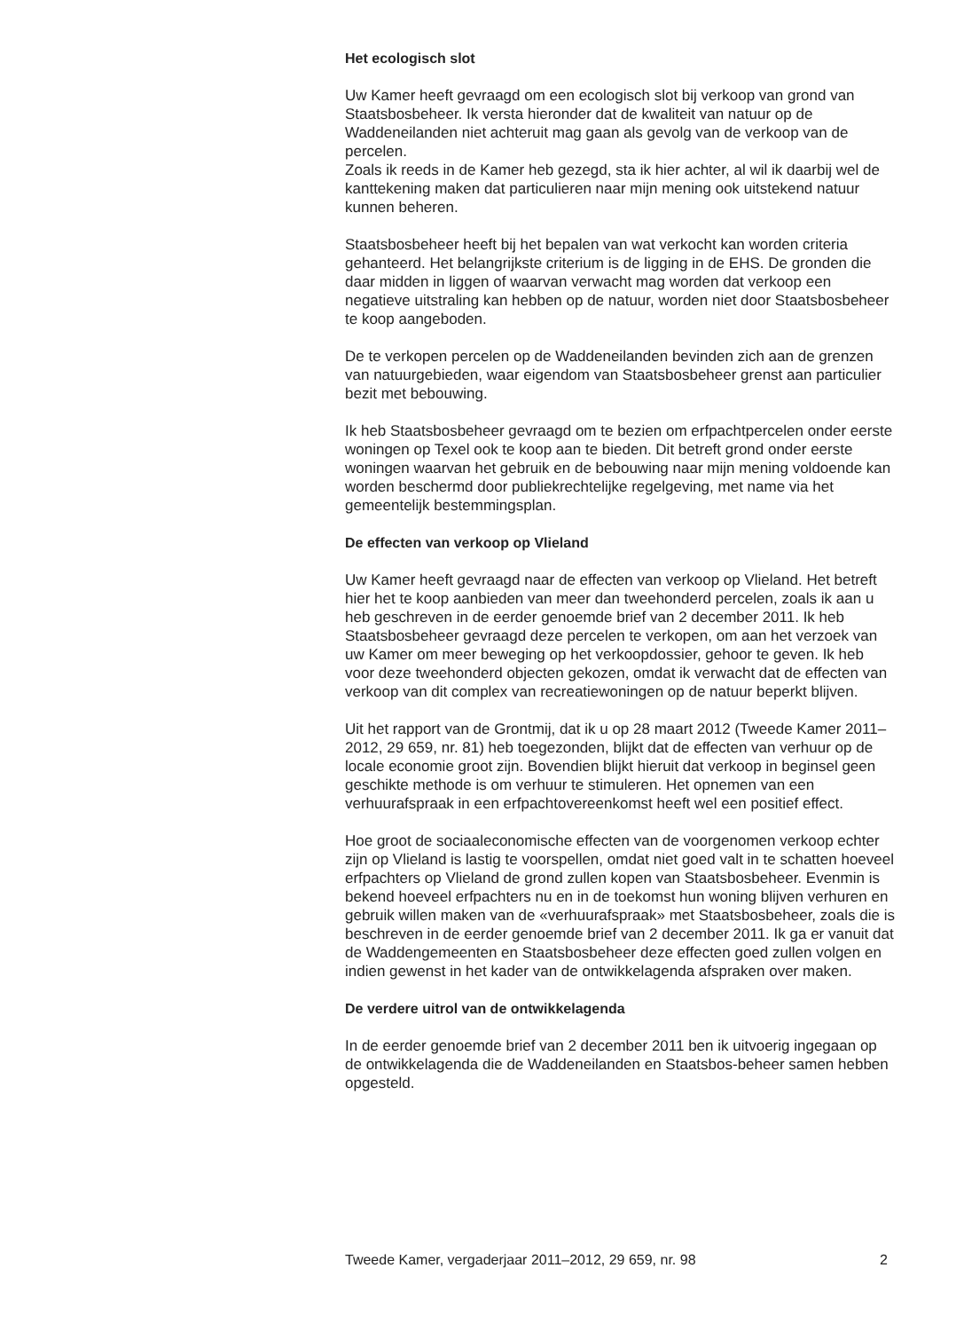Het ecologisch slot
Uw Kamer heeft gevraagd om een ecologisch slot bij verkoop van grond van Staatsbosbeheer. Ik versta hieronder dat de kwaliteit van natuur op de Waddeneilanden niet achteruit mag gaan als gevolg van de verkoop van de percelen.
Zoals ik reeds in de Kamer heb gezegd, sta ik hier achter, al wil ik daarbij wel de kanttekening maken dat particulieren naar mijn mening ook uitstekend natuur kunnen beheren.
Staatsbosbeheer heeft bij het bepalen van wat verkocht kan worden criteria gehanteerd. Het belangrijkste criterium is de ligging in de EHS. De gronden die daar midden in liggen of waarvan verwacht mag worden dat verkoop een negatieve uitstraling kan hebben op de natuur, worden niet door Staatsbosbeheer te koop aangeboden.
De te verkopen percelen op de Waddeneilanden bevinden zich aan de grenzen van natuurgebieden, waar eigendom van Staatsbosbeheer grenst aan particulier bezit met bebouwing.
Ik heb Staatsbosbeheer gevraagd om te bezien om erfpachtpercelen onder eerste woningen op Texel ook te koop aan te bieden. Dit betreft grond onder eerste woningen waarvan het gebruik en de bebouwing naar mijn mening voldoende kan worden beschermd door publiekrechtelijke regelgeving, met name via het gemeentelijk bestemmingsplan.
De effecten van verkoop op Vlieland
Uw Kamer heeft gevraagd naar de effecten van verkoop op Vlieland. Het betreft hier het te koop aanbieden van meer dan tweehonderd percelen, zoals ik aan u heb geschreven in de eerder genoemde brief van 2 december 2011. Ik heb Staatsbosbeheer gevraagd deze percelen te verkopen, om aan het verzoek van uw Kamer om meer beweging op het verkoopdossier, gehoor te geven. Ik heb voor deze tweehonderd objecten gekozen, omdat ik verwacht dat de effecten van verkoop van dit complex van recreatiewoningen op de natuur beperkt blijven.
Uit het rapport van de Grontmij, dat ik u op 28 maart 2012 (Tweede Kamer 2011–2012, 29 659, nr. 81) heb toegezonden, blijkt dat de effecten van verhuur op de locale economie groot zijn. Bovendien blijkt hieruit dat verkoop in beginsel geen geschikte methode is om verhuur te stimuleren. Het opnemen van een verhuurafspraak in een erfpachtovereenkomst heeft wel een positief effect.
Hoe groot de sociaaleconomische effecten van de voorgenomen verkoop echter zijn op Vlieland is lastig te voorspellen, omdat niet goed valt in te schatten hoeveel erfpachters op Vlieland de grond zullen kopen van Staatsbosbeheer. Evenmin is bekend hoeveel erfpachters nu en in de toekomst hun woning blijven verhuren en gebruik willen maken van de «verhuurafspraak» met Staatsbosbeheer, zoals die is beschreven in de eerder genoemde brief van 2 december 2011. Ik ga er vanuit dat de Waddengemeenten en Staatsbosbeheer deze effecten goed zullen volgen en indien gewenst in het kader van de ontwikkelagenda afspraken over maken.
De verdere uitrol van de ontwikkelagenda
In de eerder genoemde brief van 2 december 2011 ben ik uitvoerig ingegaan op de ontwikkelagenda die de Waddeneilanden en Staatsbos-beheer samen hebben opgesteld.
Tweede Kamer, vergaderjaar 2011–2012, 29 659, nr. 98 2